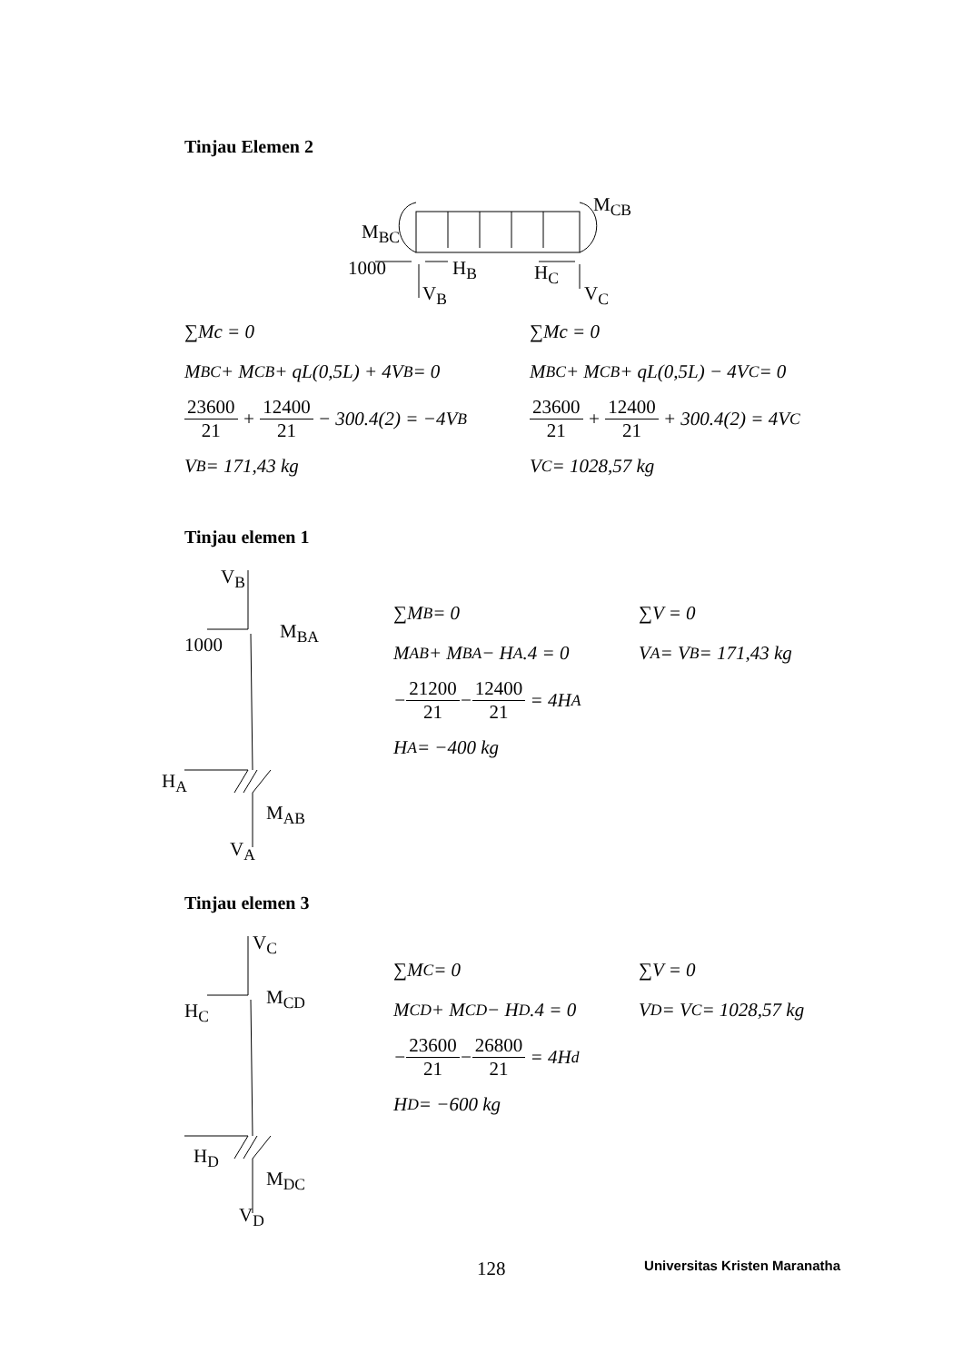Tinjau Elemen 2
M<sub>BC</sub>
M<sub>CB</sub>
1000 H<sub>B</sub> H<sub>C</sub>
V<sub>B</sub> V<sub>C</sub>
∑Mc = 0
M<sub>BC</sub> + M<sub>CB</sub> + qL(0,5L) + 4V<sub>B</sub> = 0
23600 21 + 12400 21 − 300.4(2) = −4V<sub>B</sub>
V<sub>B</sub> = 171,43 kg
∑Mc = 0
M<sub>BC</sub> + M<sub>CB</sub> + qL(0,5L) − 4V<sub>C</sub> = 0
23600 21 + 12400 21 + 300.4(2) = 4V<sub>C</sub>
V<sub>C</sub> = 1028,57 kg
Tinjau elemen 1
V<sub>B</sub>
M<sub>BA</sub>
1000
H<sub>A</sub>
M<sub>AB</sub>
V<sub>A</sub>
∑M<sub>B</sub> = 0
M<sub>AB</sub> + M<sub>BA</sub> − H<sub>A</sub>.4 = 0
− 21200 21 − 12400 21 = 4H<sub>A</sub>
H<sub>A</sub> = −400 kg
∑V = 0
V<sub>A</sub> = V<sub>B</sub> = 171,43 kg
Tinjau elemen 3
V<sub>C</sub>
M<sub>CD</sub>
H<sub>C</sub>
H<sub>D</sub>
M<sub>DC</sub>
V<sub>D</sub>
∑M<sub>C</sub> = 0
M<sub>CD</sub> + M<sub>CD</sub> − H<sub>D</sub>.4 = 0
− 23600 21 − 26800 21 = 4H<sub>d</sub>
H<sub>D</sub> = −600 kg
∑V = 0
V<sub>D</sub> = V<sub>C</sub> = 1028,57 kg
128 Universitas Kristen Maranatha